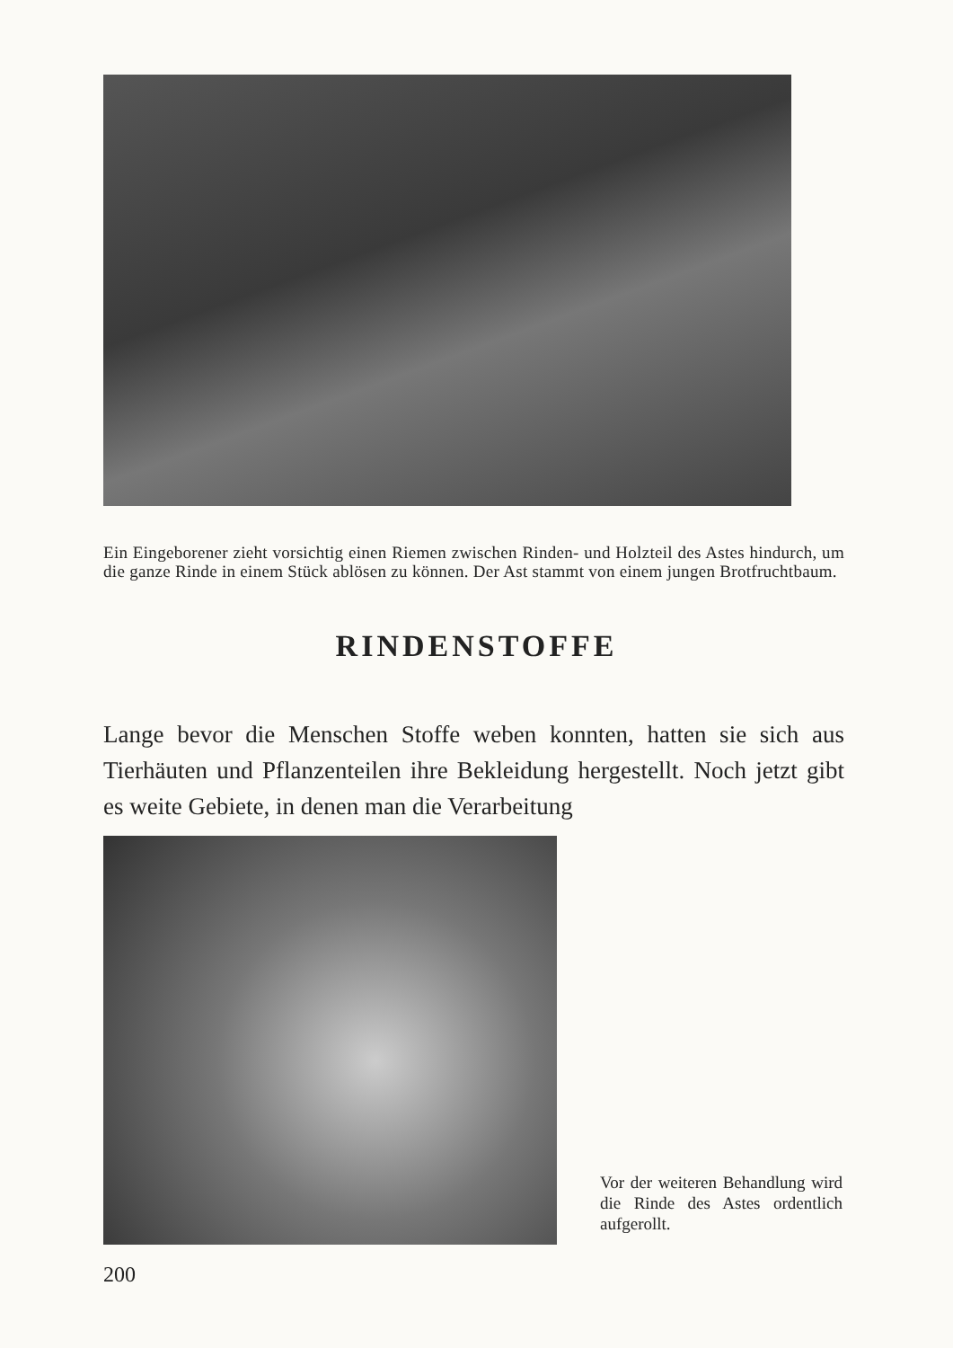Ein Eingeborener zieht vorsichtig einen Riemen zwischen Rinden- und Holzteil des Astes hindurch, um die ganze Rinde in einem Stück ablösen zu können. Der Ast stammt von einem jungen Brotfruchtbaum.
RINDENSTOFFE
Lange bevor die Menschen Stoffe weben konnten, hatten sie sich aus Tierhäuten und Pflanzenteilen ihre Bekleidung hergestellt. Noch jetzt gibt es weite Gebiete, in denen man die Verarbeitung
Vor der weiteren Behandlung wird die Rinde des Astes ordentlich aufgerollt.
200